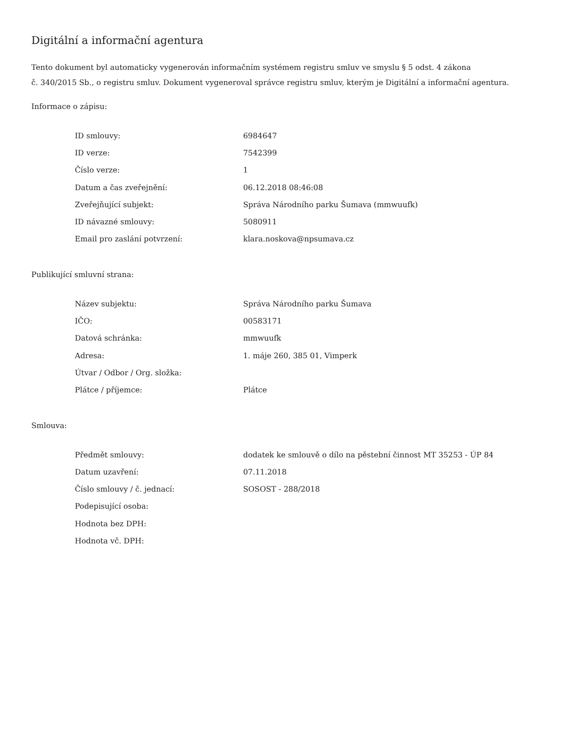Digitální a informační agentura
Tento dokument byl automaticky vygenerován informačním systémem registru smluv ve smyslu § 5 odst. 4 zákona
č. 340/2015 Sb., o registru smluv. Dokument vygeneroval správce registru smluv, kterým je Digitální a informační agentura.
Informace o zápisu:
| ID smlouvy: | 6984647 |
| ID verze: | 7542399 |
| Číslo verze: | 1 |
| Datum a čas zveřejnění: | 06.12.2018 08:46:08 |
| Zveřejňující subjekt: | Správa Národního parku Šumava (mmwuufk) |
| ID návazné smlouvy: | 5080911 |
| Email pro zaslání potvrzení: | klara.noskova@npsumava.cz |
Publikující smluvní strana:
| Název subjektu: | Správa Národního parku Šumava |
| IČO: | 00583171 |
| Datová schránka: | mmwuufk |
| Adresa: | 1. máje 260, 385 01, Vimperk |
| Útvar / Odbor / Org. složka: | |
| Plátce / příjemce: | Plátce |
Smlouva:
| Předmět smlouvy: | dodatek ke smlouvě o dílo na pěstební činnost MT 35253 - ÚP 84 |
| Datum uzavření: | 07.11.2018 |
| Číslo smlouvy / č. jednací: | SOSOST - 288/2018 |
| Podepisující osoba: | |
| Hodnota bez DPH: | |
| Hodnota vč. DPH: | |